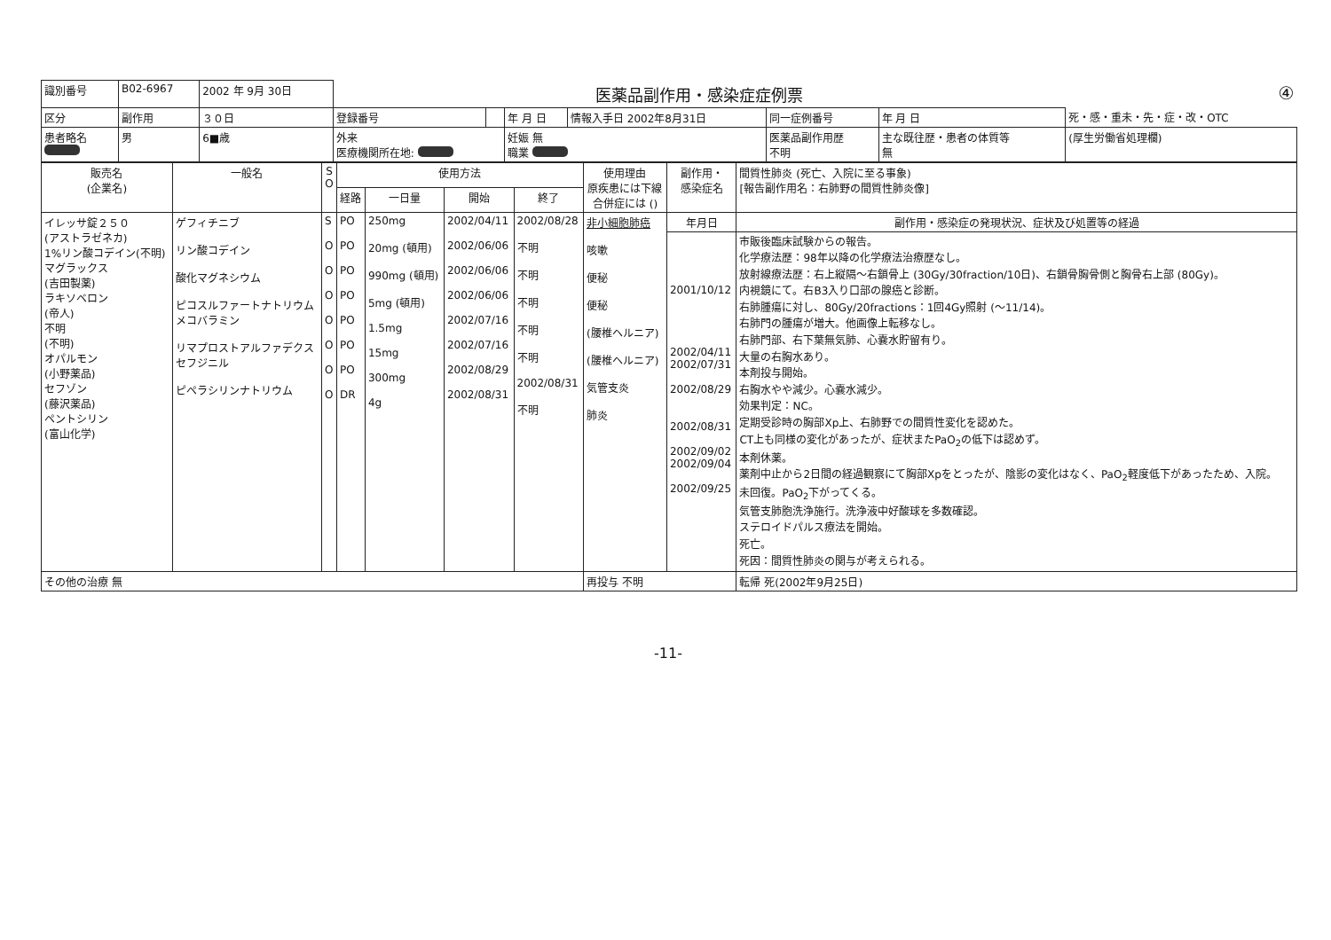| 識別番号 | B02-6967 | 2002 年 9月 30日 | 医薬品副作用・感染症症例票 | | | | | | ④ |
| 区分 | 副作用 | ３０日 | 登録番号 | | 年 月 日 | 情報入手日 2002年8月31日 | 同一症例番号 | 年 月 日 | 死・感・重未・先・症・改・OTC |
| 患者略名 | 男 | 6■歳 | 外来 医療機関所在地: | | 妊娠 無 職業 | | 医薬品副作用歴 不明 | 主な既往歴・患者の体質等 無 | (厚生労働省処理欄) |
| 販売名 (企業名) | 一般名 | S O | 使用方法 | | | | 使用理由 原疾患には下線 合併症には () | 副作用・ 感染症名 | 間質性肺炎 (死亡、入院に至る事象) [報告副作用名：右肺野の間質性肺炎像] |
| --- | --- | --- | --- | --- | --- | --- | --- | --- | --- |
| | | | 経路 | 一日量 | 開始 | 終了 | | | |
| イレッサ錠２５０ (アストラゼネカ) 1%リン酸コデイン(不明) マグラックス (吉田製薬) ラキソベロン (帝人) 不明 (不明) オパルモン (小野薬品) セフゾン (藤沢薬品) ペントシリン (富山化学) | ゲフィチニブ リン酸コデイン 酸化マグネシウム ピコスルファートナトリウム メコバラミン リマプロストアルファデクス セフジニル ピペラシリンナトリウム | S O O O O O O O | PO PO PO PO PO PO PO DR | 250mg 20mg (頓用) 990mg (頓用) 5mg (頓用) 1.5mg 15mg 300mg 4g | 2002/04/11 2002/06/06 2002/06/06 2002/06/06 2002/07/16 2002/07/16 2002/08/29 2002/08/31 | 2002/08/28 不明 不明 不明 不明 不明 2002/08/31 不明 | 非小細胞肺癌 咳嗽 便秘 便秘 (腰椎ヘルニア) (腰椎ヘルニア) 気管支炎 肺炎 | 年月日 | 副作用・感染症の発現状況、症状及び処置等の経過 |
| | | | | | | | | 2001/10/12 2002/04/11 2002/07/31 2002/08/29 2002/08/31 2002/09/02 2002/09/04 2002/09/25 | 市販後臨床試験からの報告。 化学療法歴：98年以降の化学療法治療歴なし。 放射線療法歴：右上縦隔〜右鎖骨上 (30Gy/30fraction/10日)、右鎖骨胸骨側と胸骨右上部 (80Gy)。 内視鏡にて。右B3入り口部の腺癌と診断。 右肺腫瘍に対し、80Gy/20fractions：1回4Gy照射 (〜11/14)。 右肺門の腫瘍が増大。他画像上転移なし。 右肺門部、右下葉無気肺、心嚢水貯留有り。 大量の右胸水あり。 本剤投与開始。 右胸水やや減少。心嚢水減少。 効果判定：NC。 定期受診時の胸部Xp上、右肺野での間質性変化を認めた。 CT上も同様の変化があったが、症状またPaO<sub>2</sub>の低下は認めず。 本剤休薬。 薬剤中止から2日間の経過観察にて胸部Xpをとったが、陰影の変化はなく、PaO<sub>2</sub>軽度低下があったため、入院。 未回復。PaO<sub>2</sub>下がってくる。 気管支肺胞洗浄施行。洗浄液中好酸球を多数確認。 ステロイドパルス療法を開始。 死亡。 死因：間質性肺炎の関与が考えられる。 |
| その他の治療 無 | | | | | | | 再投与 不明 | | 転帰 死(2002年9月25日) |
-11-